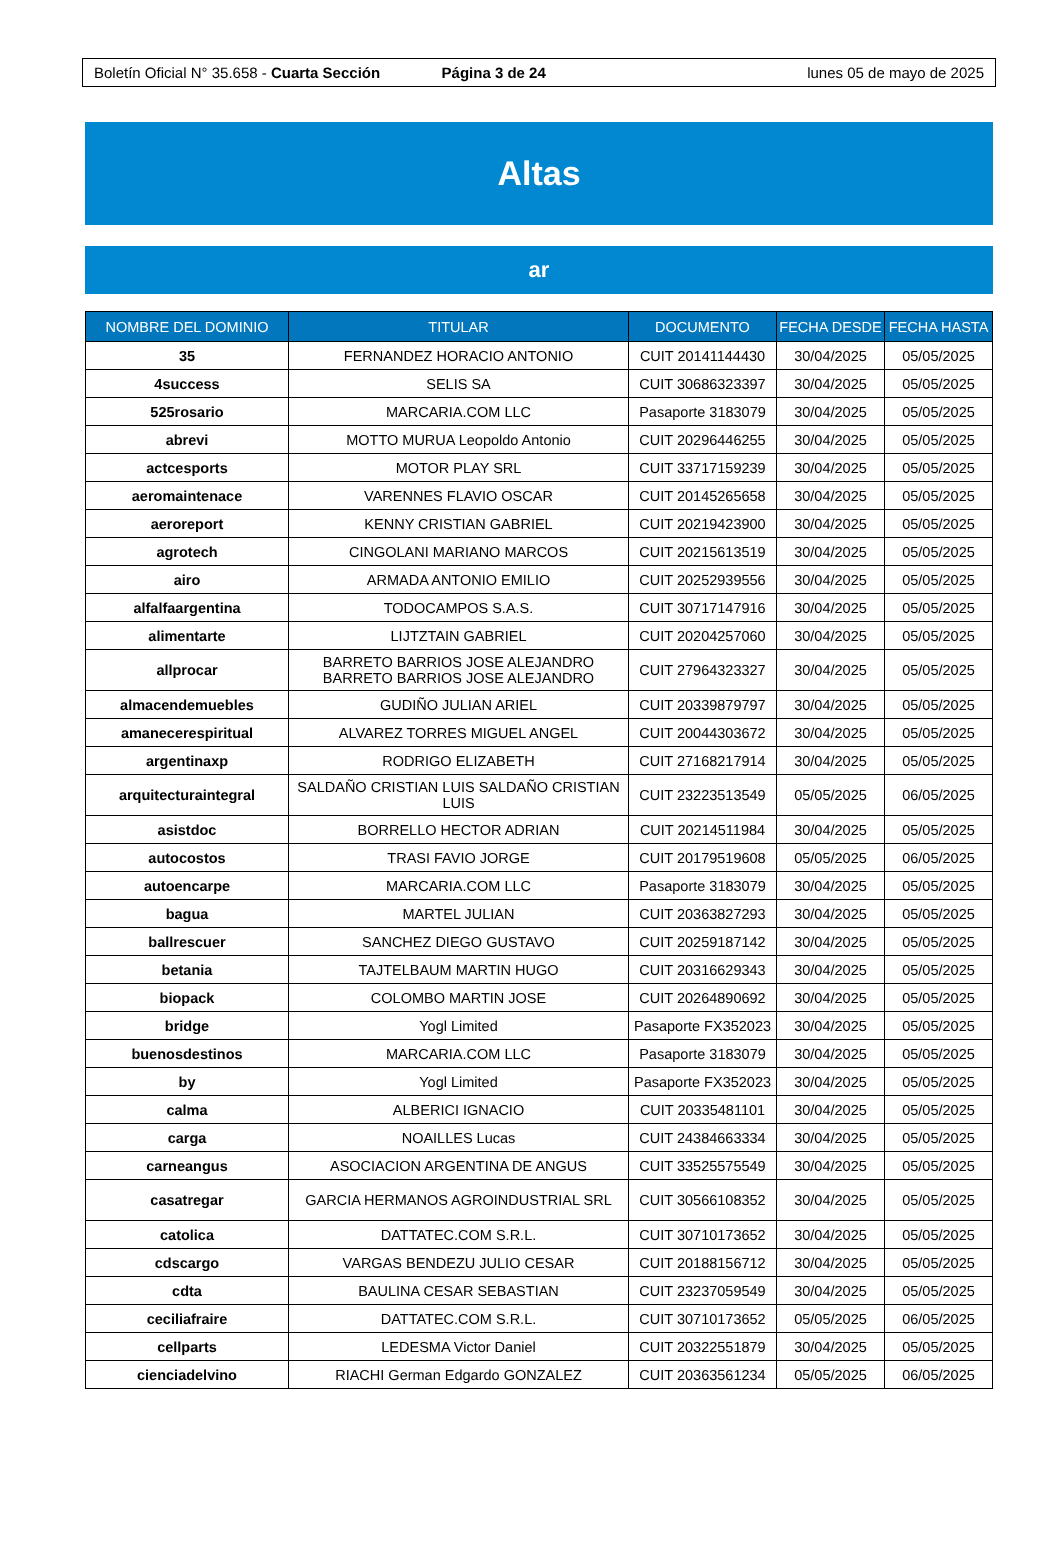Boletín Oficial N° 35.658 - Cuarta Sección Página 3 de 24 lunes 05 de mayo de 2025
Altas
ar
| NOMBRE DEL DOMINIO | TITULAR | DOCUMENTO | FECHA DESDE | FECHA HASTA |
| --- | --- | --- | --- | --- |
| 35 | FERNANDEZ HORACIO ANTONIO | CUIT 20141144430 | 30/04/2025 | 05/05/2025 |
| 4success | SELIS SA | CUIT 30686323397 | 30/04/2025 | 05/05/2025 |
| 525rosario | MARCARIA.COM LLC | Pasaporte 3183079 | 30/04/2025 | 05/05/2025 |
| abrevi | MOTTO MURUA Leopoldo Antonio | CUIT 20296446255 | 30/04/2025 | 05/05/2025 |
| actcesports | MOTOR PLAY SRL | CUIT 33717159239 | 30/04/2025 | 05/05/2025 |
| aeromaintenace | VARENNES FLAVIO OSCAR | CUIT 20145265658 | 30/04/2025 | 05/05/2025 |
| aeroreport | KENNY CRISTIAN GABRIEL | CUIT 20219423900 | 30/04/2025 | 05/05/2025 |
| agrotech | CINGOLANI MARIANO MARCOS | CUIT 20215613519 | 30/04/2025 | 05/05/2025 |
| airo | ARMADA ANTONIO EMILIO | CUIT 20252939556 | 30/04/2025 | 05/05/2025 |
| alfalfaargentina | TODOCAMPOS S.A.S. | CUIT 30717147916 | 30/04/2025 | 05/05/2025 |
| alimentarte | LIJTZTAIN GABRIEL | CUIT 20204257060 | 30/04/2025 | 05/05/2025 |
| allprocar | BARRETO BARRIOS JOSE ALEJANDRO BARRETO BARRIOS JOSE ALEJANDRO | CUIT 27964323327 | 30/04/2025 | 05/05/2025 |
| almacendemuebles | GUDIÑO JULIAN ARIEL | CUIT 20339879797 | 30/04/2025 | 05/05/2025 |
| amaneceres­piritual | ALVAREZ TORRES MIGUEL ANGEL | CUIT 20044303672 | 30/04/2025 | 05/05/2025 |
| argentinaxp | RODRIGO ELIZABETH | CUIT 27168217914 | 30/04/2025 | 05/05/2025 |
| arquitecturaintegral | SALDAÑO CRISTIAN LUIS SALDAÑO CRISTIAN LUIS | CUIT 23223513549 | 05/05/2025 | 06/05/2025 |
| asistdoc | BORRELLO HECTOR ADRIAN | CUIT 20214511984 | 30/04/2025 | 05/05/2025 |
| autocostos | TRASI FAVIO JORGE | CUIT 20179519608 | 05/05/2025 | 06/05/2025 |
| autoencarpe | MARCARIA.COM LLC | Pasaporte 3183079 | 30/04/2025 | 05/05/2025 |
| bagua | MARTEL JULIAN | CUIT 20363827293 | 30/04/2025 | 05/05/2025 |
| ballrescuer | SANCHEZ DIEGO GUSTAVO | CUIT 20259187142 | 30/04/2025 | 05/05/2025 |
| betania | TAJTELBAUM MARTIN HUGO | CUIT 20316629343 | 30/04/2025 | 05/05/2025 |
| biopack | COLOMBO MARTIN JOSE | CUIT 20264890692 | 30/04/2025 | 05/05/2025 |
| bridge | Yogl Limited | Pasaporte FX352023 | 30/04/2025 | 05/05/2025 |
| buenosdestinos | MARCARIA.COM LLC | Pasaporte 3183079 | 30/04/2025 | 05/05/2025 |
| by | Yogl Limited | Pasaporte FX352023 | 30/04/2025 | 05/05/2025 |
| calma | ALBERICI IGNACIO | CUIT 20335481101 | 30/04/2025 | 05/05/2025 |
| carga | NOAILLES Lucas | CUIT 24384663334 | 30/04/2025 | 05/05/2025 |
| carneangus | ASOCIACION ARGENTINA DE ANGUS | CUIT 33525575549 | 30/04/2025 | 05/05/2025 |
| casatregar | GARCIA HERMANOS AGROINDUSTRIAL SRL | CUIT 30566108352 | 30/04/2025 | 05/05/2025 |
| catolica | DATTATEC.COM S.R.L. | CUIT 30710173652 | 30/04/2025 | 05/05/2025 |
| cdscargo | VARGAS BENDEZU JULIO CESAR | CUIT 20188156712 | 30/04/2025 | 05/05/2025 |
| cdta | BAULINA CESAR SEBASTIAN | CUIT 23237059549 | 30/04/2025 | 05/05/2025 |
| ceciliafraire | DATTATEC.COM S.R.L. | CUIT 30710173652 | 05/05/2025 | 06/05/2025 |
| cellparts | LEDESMA Victor Daniel | CUIT 20322551879 | 30/04/2025 | 05/05/2025 |
| cienciadelvino | RIACHI German Edgardo GONZALEZ | CUIT 20363561234 | 05/05/2025 | 06/05/2025 |